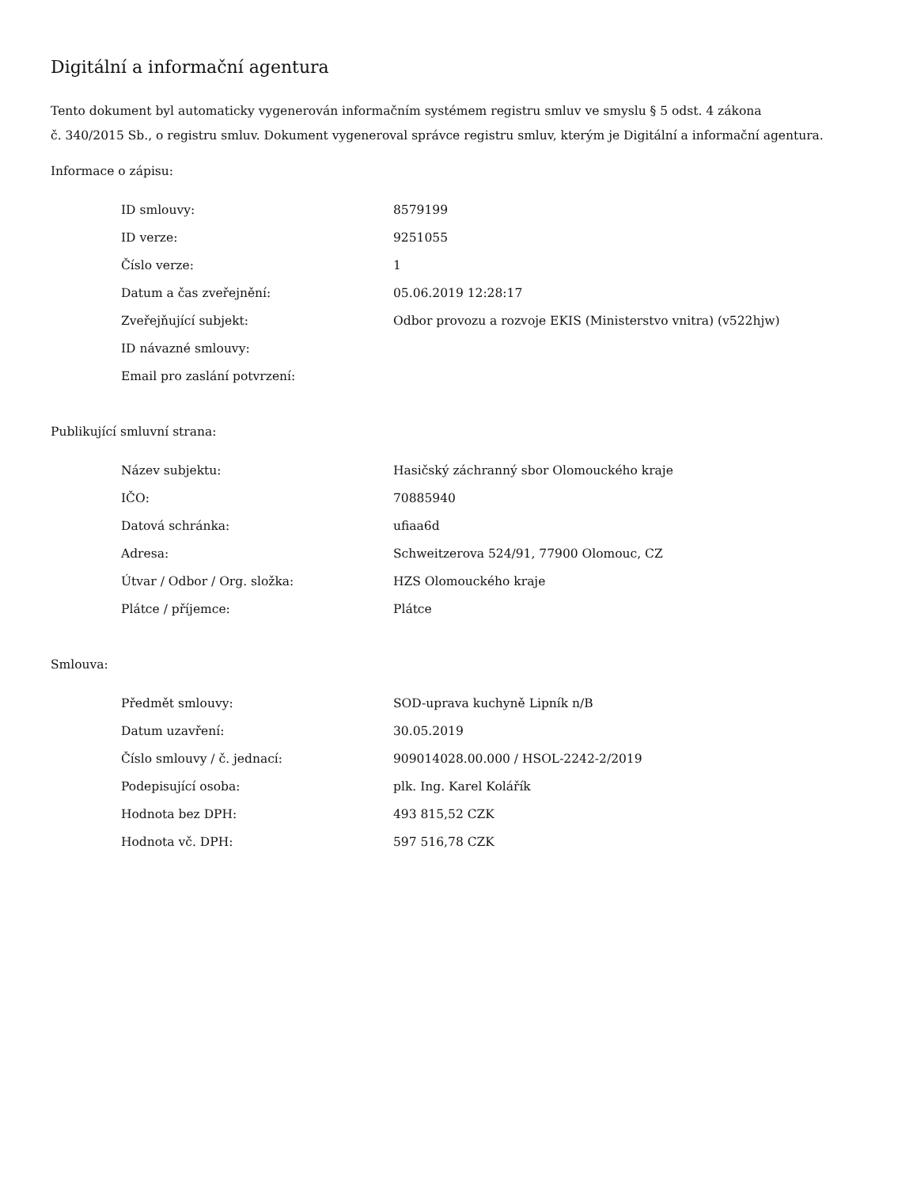Digitální a informační agentura
Tento dokument byl automaticky vygenerován informačním systémem registru smluv ve smyslu § 5 odst. 4 zákona
č. 340/2015 Sb., o registru smluv. Dokument vygeneroval správce registru smluv, kterým je Digitální a informační agentura.
Informace o zápisu:
| ID smlouvy: | 8579199 |
| ID verze: | 9251055 |
| Číslo verze: | 1 |
| Datum a čas zveřejnění: | 05.06.2019 12:28:17 |
| Zveřejňující subjekt: | Odbor provozu a rozvoje EKIS (Ministerstvo vnitra) (v522hjw) |
| ID návazné smlouvy: | |
| Email pro zaslání potvrzení: | |
Publikující smluvní strana:
| Název subjektu: | Hasičský záchranný sbor Olomouckého kraje |
| IČO: | 70885940 |
| Datová schránka: | ufiaa6d |
| Adresa: | Schweitzerova 524/91, 77900 Olomouc, CZ |
| Útvar / Odbor / Org. složka: | HZS Olomouckého kraje |
| Plátce / příjemce: | Plátce |
Smlouva:
| Předmět smlouvy: | SOD-uprava kuchyně Lipník n/B |
| Datum uzavření: | 30.05.2019 |
| Číslo smlouvy / č. jednací: | 909014028.00.000 / HSOL-2242-2/2019 |
| Podepisující osoba: | plk. Ing. Karel Kolářík |
| Hodnota bez DPH: | 493 815,52 CZK |
| Hodnota vč. DPH: | 597 516,78 CZK |